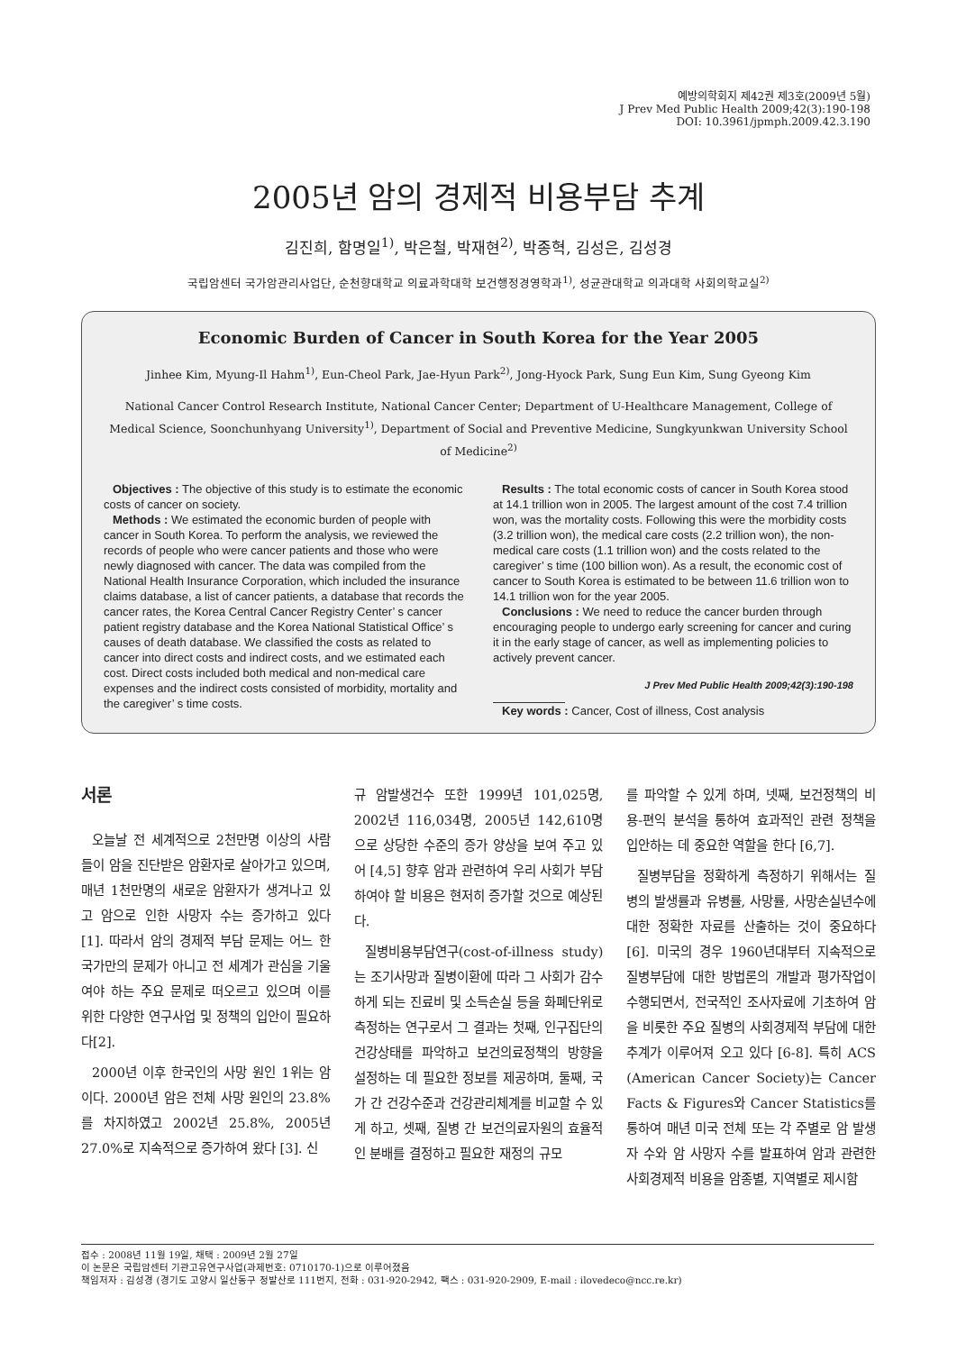예방의학회지 제42권 제3호(2009년 5월)
J Prev Med Public Health 2009;42(3):190-198
DOI: 10.3961/jpmph.2009.42.3.190
2005년 암의 경제적 비용부담 추계
김진희, 함명일<sup>1)</sup>, 박은철, 박재현<sup>2)</sup>, 박종혁, 김성은, 김성경
국립암센터 국가암관리사업단, 순천향대학교 의료과학대학 보건행정경영학과<sup>1)</sup>, 성균관대학교 의과대학 사회의학교실<sup>2)</sup>
Economic Burden of Cancer in South Korea for the Year 2005
Jinhee Kim, Myung-Il Hahm<sup>1)</sup>, Eun-Cheol Park, Jae-Hyun Park<sup>2)</sup>, Jong-Hyock Park, Sung Eun Kim, Sung Gyeong Kim
National Cancer Control Research Institute, National Cancer Center; Department of U-Healthcare Management, College of Medical Science, Soonchunhyang University<sup>1)</sup>, Department of Social and Preventive Medicine, Sungkyunkwan University School of Medicine<sup>2)</sup>
Objectives : The objective of this study is to estimate the economic costs of cancer on society.
Methods : We estimated the economic burden of people with cancer in South Korea. To perform the analysis, we reviewed the records of people who were cancer patients and those who were newly diagnosed with cancer. The data was compiled from the National Health Insurance Corporation, which included the insurance claims database, a list of cancer patients, a database that records the cancer rates, the Korea Central Cancer Registry Center’ s cancer patient registry database and the Korea National Statistical Office’ s causes of death database. We classified the costs as related to cancer into direct costs and indirect costs, and we estimated each cost. Direct costs included both medical and non-medical care expenses and the indirect costs consisted of morbidity, mortality and the caregiver’ s time costs.
Results : The total economic costs of cancer in South Korea stood at 14.1 trillion won in 2005. The largest amount of the cost 7.4 trillion won, was the mortality costs. Following this were the morbidity costs (3.2 trillion won), the medical care costs (2.2 trillion won), the non-medical care costs (1.1 trillion won) and the costs related to the caregiver’ s time (100 billion won). As a result, the economic cost of cancer to South Korea is estimated to be between 11.6 trillion won to 14.1 trillion won for the year 2005.
Conclusions : We need to reduce the cancer burden through encouraging people to undergo early screening for cancer and curing it in the early stage of cancer, as well as implementing policies to actively prevent cancer.
J Prev Med Public Health 2009;42(3):190-198
Key words : Cancer, Cost of illness, Cost analysis
서론
오늘날 전 세계적으로 2천만명 이상의 사람들이 암을 진단받은 암환자로 살아가고 있으며, 매년 1천만명의 새로운 암환자가 생겨나고 있고 암으로 인한 사망자 수는 증가하고 있다 [1]. 따라서 암의 경제적 부담 문제는 어느 한 국가만의 문제가 아니고 전 세계가 관심을 기울여야 하는 주요 문제로 떠오르고 있으며 이를 위한 다양한 연구사업 및 정책의 입안이 필요하다[2].
2000년 이후 한국인의 사망 원인 1위는 암이다. 2000년 암은 전체 사망 원인의 23.8%를 차지하였고 2002년 25.8%, 2005년 27.0%로 지속적으로 증가하여 왔다 [3]. 신
규 암발생건수 또한 1999년 101,025명, 2002년 116,034명, 2005년 142,610명으로 상당한 수준의 증가 양상을 보여 주고 있어 [4,5] 향후 암과 관련하여 우리 사회가 부담하여야 할 비용은 현저히 증가할 것으로 예상된다.
질병비용부담연구(cost-of-illness study)는 조기사망과 질병이환에 따라 그 사회가 감수하게 되는 진료비 및 소득손실 등을 화폐단위로 측정하는 연구로서 그 결과는 첫째, 인구집단의 건강상태를 파악하고 보건의료정책의 방향을 설정하는 데 필요한 정보를 제공하며, 둘째, 국가 간 건강수준과 건강관리체계를 비교할 수 있게 하고, 셋째, 질병 간 보건의료자원의 효율적인 분배를 결정하고 필요한 재정의 규모
를 파악할 수 있게 하며, 넷째, 보건정책의 비용-편익 분석을 통하여 효과적인 관련 정책을 입안하는 데 중요한 역할을 한다 [6,7].
질병부담을 정확하게 측정하기 위해서는 질병의 발생률과 유병률, 사망률, 사망손실년수에 대한 정확한 자료를 산출하는 것이 중요하다 [6]. 미국의 경우 1960년대부터 지속적으로 질병부담에 대한 방법론의 개발과 평가작업이 수행되면서, 전국적인 조사자료에 기초하여 암을 비롯한 주요 질병의 사회경제적 부담에 대한 추계가 이루어져 오고 있다 [6-8]. 특히 ACS (American Cancer Society)는 Cancer Facts & Figures와 Cancer Statistics를 통하여 매년 미국 전체 또는 각 주별로 암 발생자 수와 암 사망자 수를 발표하여 암과 관련한 사회경제적 비용을 암종별, 지역별로 제시함
접수 : 2008년 11월 19일, 채택 : 2009년 2월 27일
이 논문은 국립암센터 기관고유연구사업(과제번호: 0710170-1)으로 이루어졌음
책임저자 : 김성경 (경기도 고양시 일산동구 정발산로 111번지, 전화 : 031-920-2942, 팩스 : 031-920-2909, E-mail : ilovedeco@ncc.re.kr)